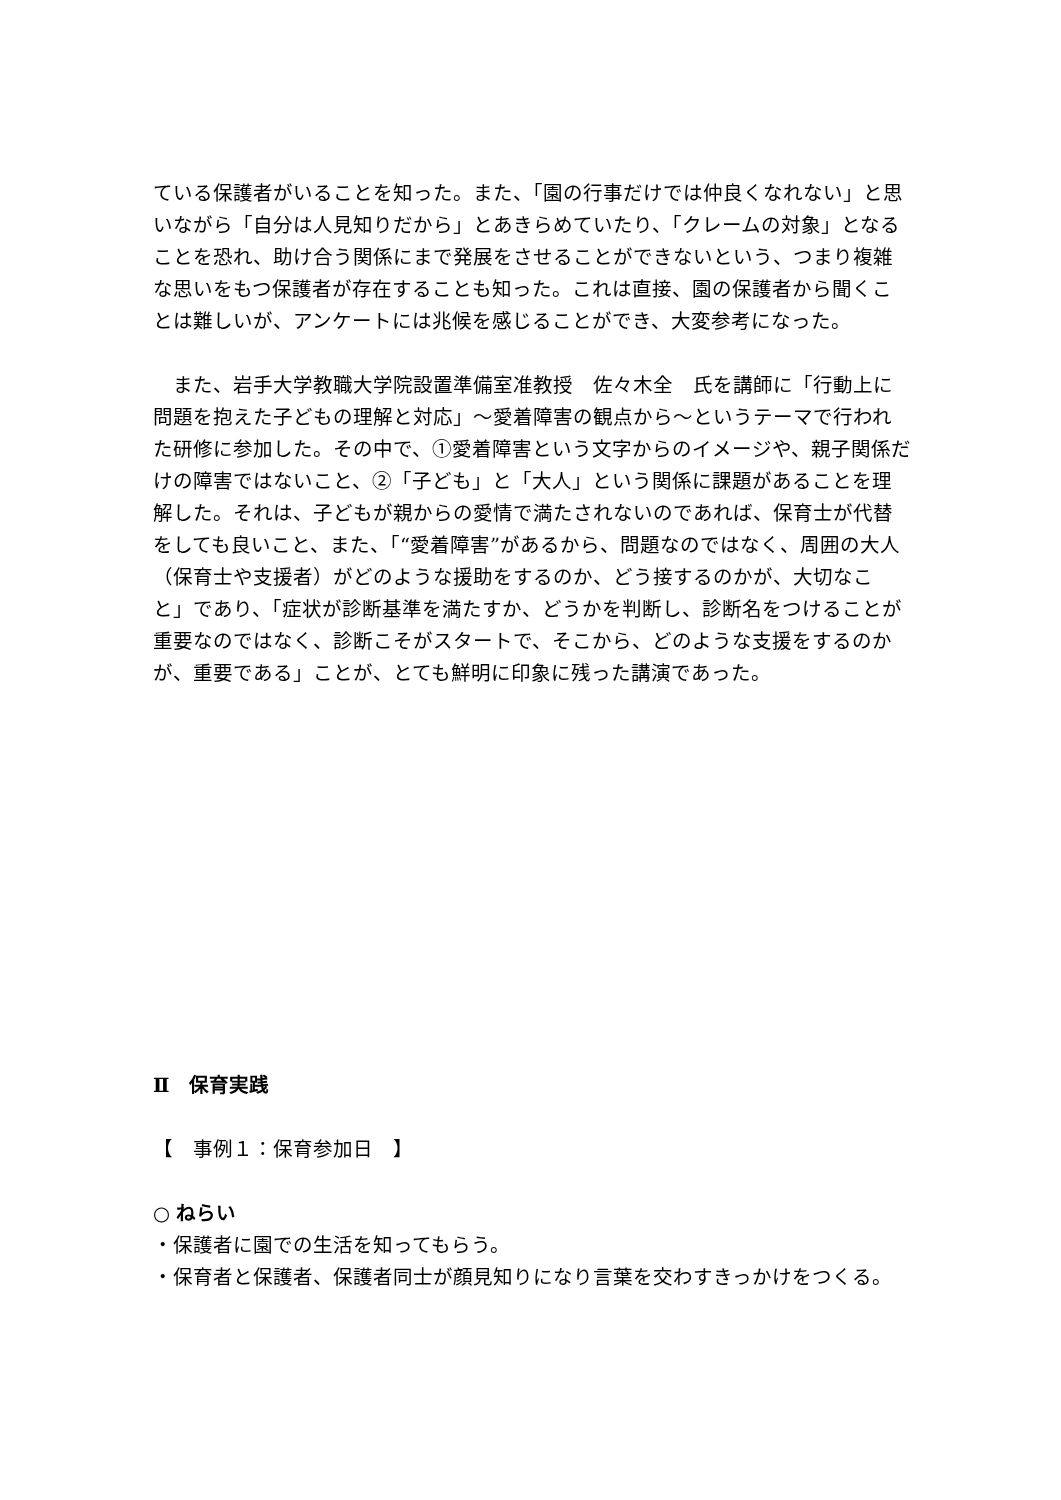ている保護者がいることを知った。また、「園の行事だけでは仲良くなれない」と思いながら「自分は人見知りだから」とあきらめていたり、「クレームの対象」となることを恐れ、助け合う関係にまで発展をさせることができないという、つまり複雑な思いをもつ保護者が存在することも知った。これは直接、園の保護者から聞くことは難しいが、アンケートには兆候を感じることができ、大変参考になった。
　また、岩手大学教職大学院設置準備室准教授　佐々木全　氏を講師に「行動上に問題を抱えた子どもの理解と対応」～愛着障害の観点から～というテーマで行われた研修に参加した。その中で、①愛着障害という文字からのイメージや、親子関係だけの障害ではないこと、②「子ども」と「大人」という関係に課題があることを理解した。それは、子どもが親からの愛情で満たされないのであれば、保育士が代替をしても良いこと、また、「“愛着障害”があるから、問題なのではなく、周囲の大人（保育士や支援者）がどのような援助をするのか、どう接するのかが、大切なこと」であり、「症状が診断基準を満たすか、どうかを判断し、診断名をつけることが重要なのではなく、診断こそがスタートで、そこから、どのような支援をするのかが、重要である」ことが、とても鮮明に印象に残った講演であった。
Ⅱ　保育実践
【　事例１：保育参加日　】
○ ねらい
・保護者に園での生活を知ってもらう。
・保育者と保護者、保護者同士が顔見知りになり言葉を交わすきっかけをつくる。